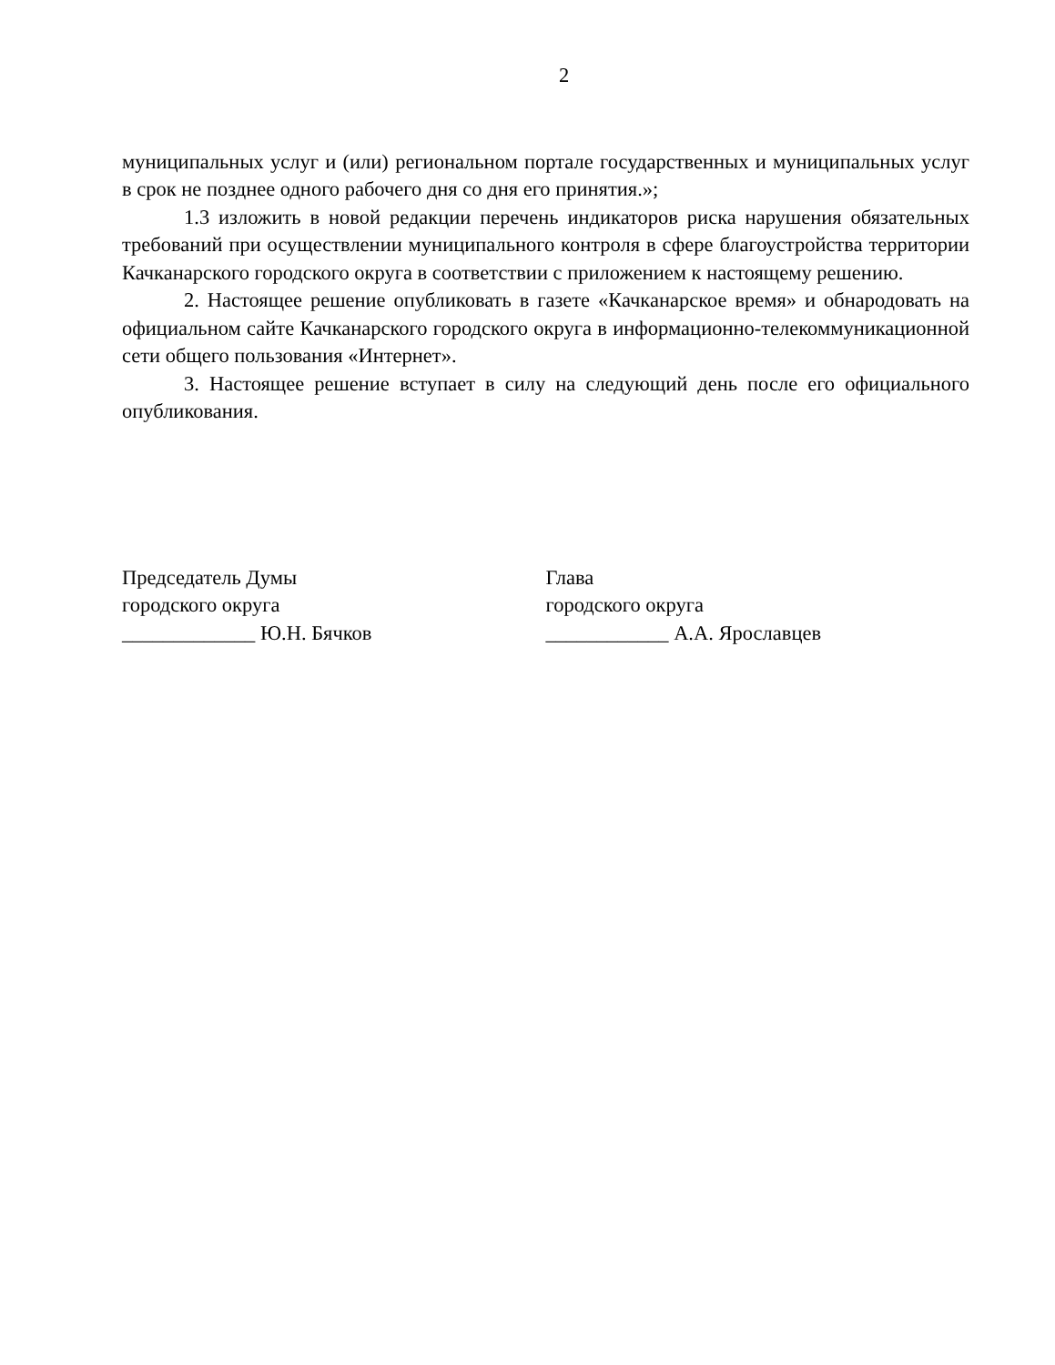2
муниципальных услуг и (или) региональном портале государственных и муниципальных услуг в срок не позднее одного рабочего дня со дня его принятия.»;
1.3 изложить в новой редакции перечень индикаторов риска нарушения обязательных требований при осуществлении муниципального контроля в сфере благоустройства территории Качканарского городского округа в соответствии с приложением к настоящему решению.
2. Настоящее решение опубликовать в газете «Качканарское время» и обнародовать на официальном сайте Качканарского городского округа в информационно-телекоммуникационной сети общего пользования «Интернет».
3. Настоящее решение вступает в силу на следующий день после его официального опубликования.
Председатель Думы
городского округа
_____________ Ю.Н. Бячков
Глава
городского округа
____________ А.А. Ярославцев